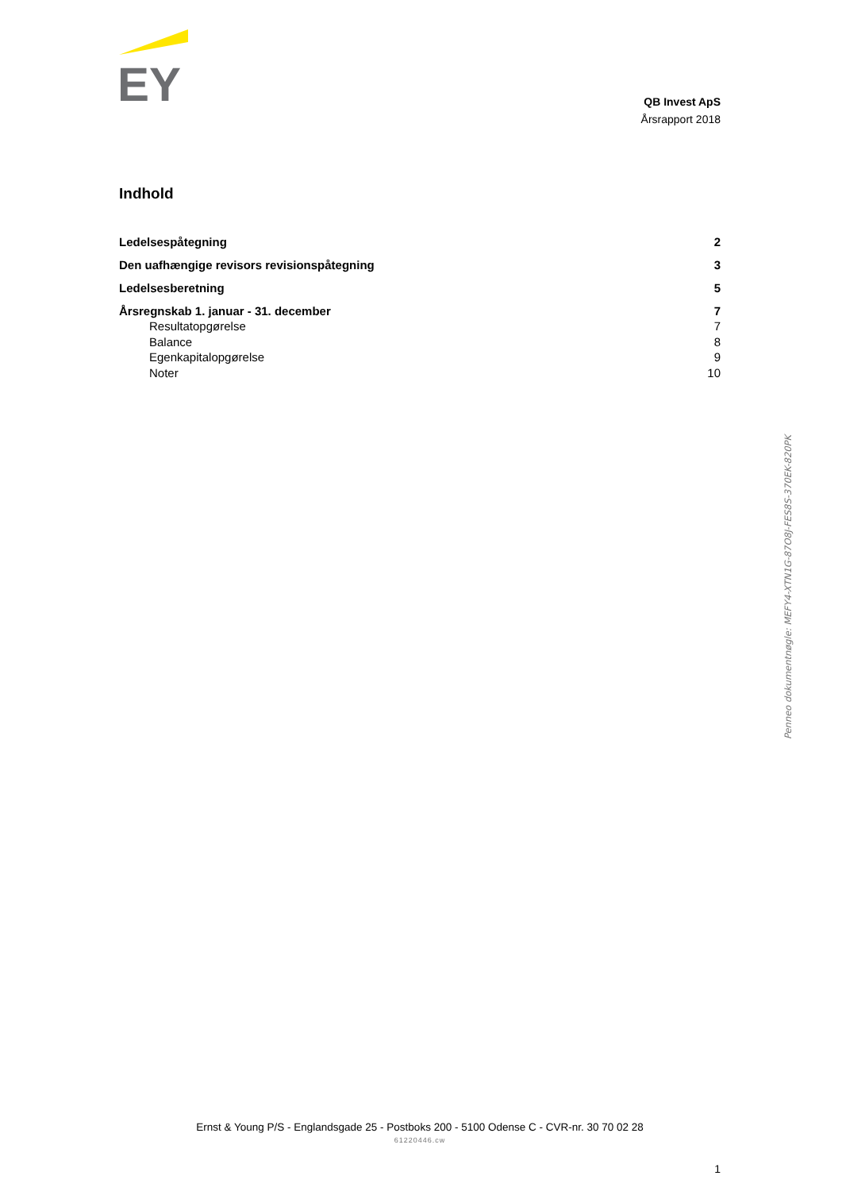EY
QB Invest ApS
Årsrapport 2018
Indhold
Ledelsespåtegning 2
Den uafhængige revisors revisionspåtegning 3
Ledelsesberetning 5
Årsregnskab 1. januar - 31. december 7
Resultatopgørelse 7
Balance 8
Egenkapitalopgørelse 9
Noter 10
Ernst & Young P/S - Englandsgade 25 - Postboks 200 - 5100 Odense C - CVR-nr. 30 70 02 28
61220446.cw
1
Penneo dokumentnøgle: MEFY4-XTN1G-87O8J-FES8S-370EK-820PK